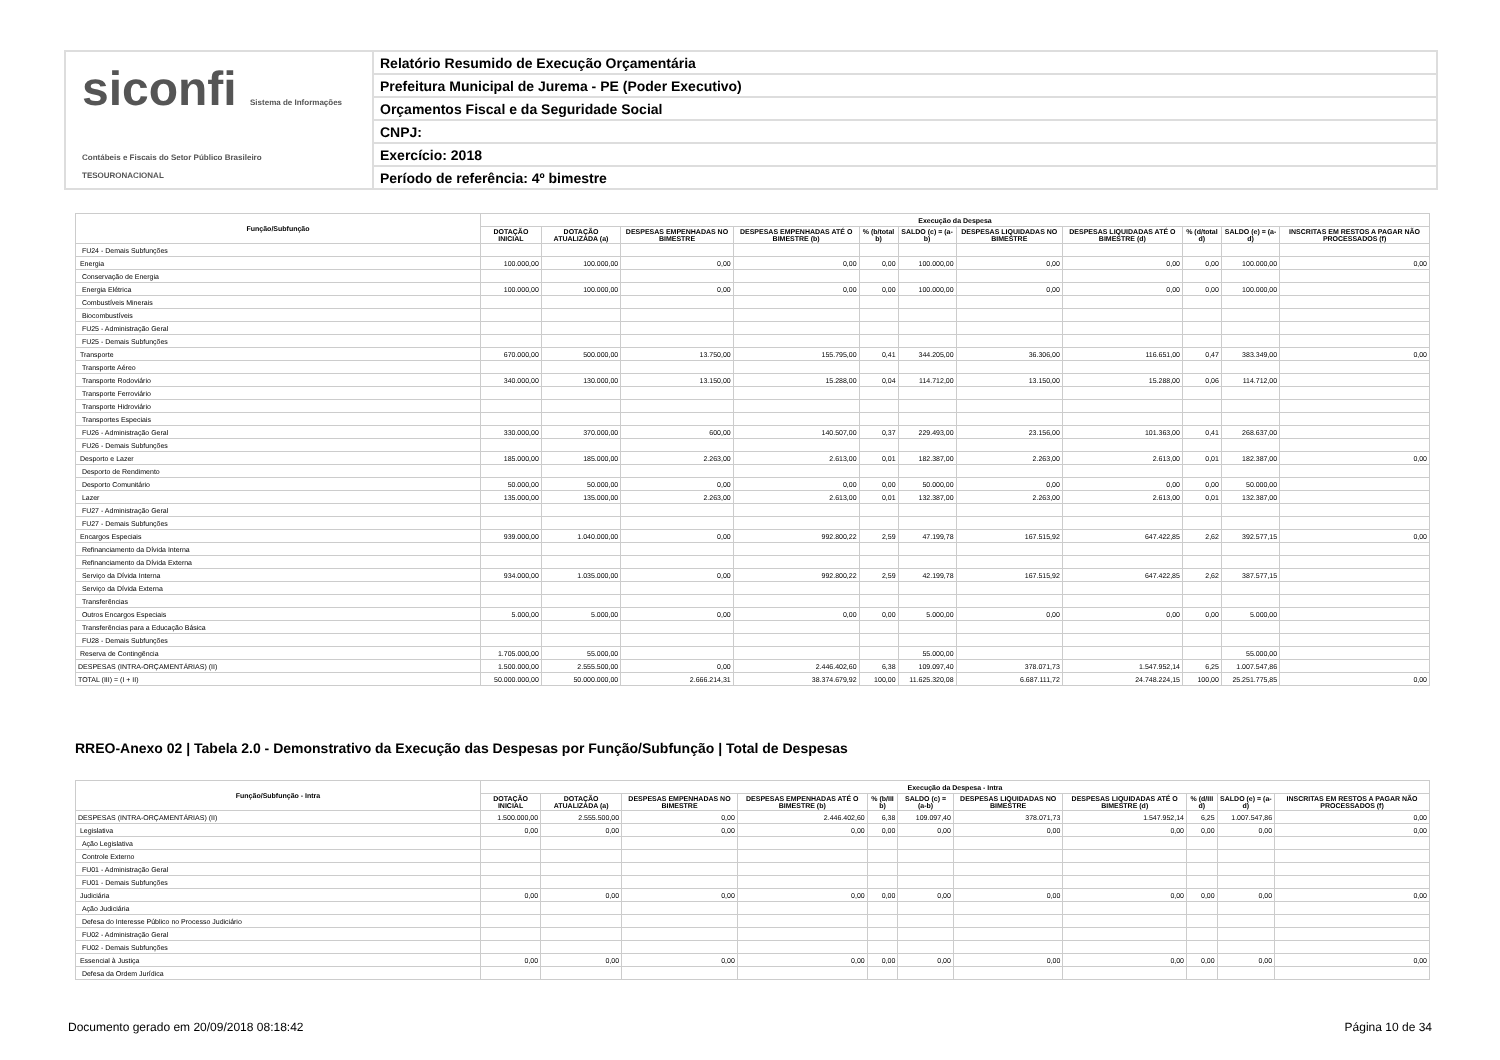siconfi Sistema de Informações Contábeis e Fiscais do Setor Público Brasileiro
TESOURONACIONAL
Relatório Resumido de Execução Orçamentária
Prefeitura Municipal de Jurema - PE (Poder Executivo)
Orçamentos Fiscal e da Seguridade Social
CNPJ:
Exercício: 2018
Período de referência: 4º bimestre
| Função/Subfunção | Execução da Despesa | | | | | | | | | | |
| --- | --- | --- | --- | --- | --- | --- | --- | --- | --- | --- | --- |
| | DOTAÇÃO INICIAL | DOTAÇÃO ATUALIZADA (a) | DESPESAS EMPENHADAS NO BIMESTRE | DESPESAS EMPENHADAS ATÉ O BIMESTRE (b) | % (b/total b) | SALDO (c) = (a-b) | DESPESAS LIQUIDADAS NO BIMESTRE | DESPESAS LIQUIDADAS ATÉ O BIMESTRE (d) | % (d/total d) | SALDO (e) = (a-d) | INSCRITAS EM RESTOS A PAGAR NÃO PROCESSADOS (f) |
| FU24 - Demais Subfunções | | | | | | | | | | | |
| Energia | 100.000,00 | 100.000,00 | 0,00 | 0,00 | 0,00 | 100.000,00 | 0,00 | 0,00 | 0,00 | 100.000,00 | 0,00 |
| Conservação de Energia | | | | | | | | | | | |
| Energia Elétrica | 100.000,00 | 100.000,00 | 0,00 | 0,00 | 0,00 | 100.000,00 | 0,00 | 0,00 | 0,00 | 100.000,00 | |
| Combustíveis Minerais | | | | | | | | | | | |
| Biocombustíveis | | | | | | | | | | | |
| FU25 - Administração Geral | | | | | | | | | | | |
| FU25 - Demais Subfunções | | | | | | | | | | | |
| Transporte | 670.000,00 | 500.000,00 | 13.750,00 | 155.795,00 | 0,41 | 344.205,00 | 36.306,00 | 116.651,00 | 0,47 | 383.349,00 | 0,00 |
| Transporte Aéreo | | | | | | | | | | | |
| Transporte Rodoviário | 340.000,00 | 130.000,00 | 13.150,00 | 15.288,00 | 0,04 | 114.712,00 | 13.150,00 | 15.288,00 | 0,06 | 114.712,00 | |
| Transporte Ferroviário | | | | | | | | | | | |
| Transporte Hidroviário | | | | | | | | | | | |
| Transportes Especiais | | | | | | | | | | | |
| FU26 - Administração Geral | 330.000,00 | 370.000,00 | 600,00 | 140.507,00 | 0,37 | 229.493,00 | 23.156,00 | 101.363,00 | 0,41 | 268.637,00 | |
| FU26 - Demais Subfunções | | | | | | | | | | | |
| Desporto e Lazer | 185.000,00 | 185.000,00 | 2.263,00 | 2.613,00 | 0,01 | 182.387,00 | 2.263,00 | 2.613,00 | 0,01 | 182.387,00 | 0,00 |
| Desporto de Rendimento | | | | | | | | | | | |
| Desporto Comunitário | 50.000,00 | 50.000,00 | 0,00 | 0,00 | 0,00 | 50.000,00 | 0,00 | 0,00 | 0,00 | 50.000,00 | |
| Lazer | 135.000,00 | 135.000,00 | 2.263,00 | 2.613,00 | 0,01 | 132.387,00 | 2.263,00 | 2.613,00 | 0,01 | 132.387,00 | |
| FU27 - Administração Geral | | | | | | | | | | | |
| FU27 - Demais Subfunções | | | | | | | | | | | |
| Encargos Especiais | 939.000,00 | 1.040.000,00 | 0,00 | 992.800,22 | 2,59 | 47.199,78 | 167.515,92 | 647.422,85 | 2,62 | 392.577,15 | 0,00 |
| Refinanciamento da Dívida Interna | | | | | | | | | | | |
| Refinanciamento da Dívida Externa | | | | | | | | | | | |
| Serviço da Dívida Interna | 934.000,00 | 1.035.000,00 | 0,00 | 992.800,22 | 2,59 | 42.199,78 | 167.515,92 | 647.422,85 | 2,62 | 387.577,15 | |
| Serviço da Dívida Externa | | | | | | | | | | | |
| Transferências | | | | | | | | | | | |
| Outros Encargos Especiais | 5.000,00 | 5.000,00 | 0,00 | 0,00 | 0,00 | 5.000,00 | 0,00 | 0,00 | 0,00 | 5.000,00 | |
| Transferências para a Educação Básica | | | | | | | | | | | |
| FU28 - Demais Subfunções | | | | | | | | | | | |
| Reserva de Contingência | 1.705.000,00 | 55.000,00 | | | | 55.000,00 | | | | 55.000,00 | |
| DESPESAS (INTRA-ORÇAMENTÁRIAS) (II) | 1.500.000,00 | 2.555.500,00 | 0,00 | 2.446.402,60 | 6,38 | 109.097,40 | 378.071,73 | 1.547.952,14 | 6,25 | 1.007.547,86 | |
| TOTAL (III) = (I + II) | 50.000.000,00 | 50.000.000,00 | 2.666.214,31 | 38.374.679,92 | 100,00 | 11.625.320,08 | 6.687.111,72 | 24.748.224,15 | 100,00 | 25.251.775,85 | 0,00 |
RREO-Anexo 02 | Tabela 2.0 - Demonstrativo da Execução das Despesas por Função/Subfunção | Total de Despesas
| Função/Subfunção - Intra | Execução da Despesa - Intra | | | | | | | | | | |
| --- | --- | --- | --- | --- | --- | --- | --- | --- | --- | --- | --- |
| | DOTAÇÃO INICIAL | DOTAÇÃO ATUALIZADA (a) | DESPESAS EMPENHADAS NO BIMESTRE | DESPESAS EMPENHADAS ATÉ O BIMESTRE (b) | % (b/III b) | SALDO (c) = (a-b) | DESPESAS LIQUIDADAS NO BIMESTRE | DESPESAS LIQUIDADAS ATÉ O BIMESTRE (d) | % (d/III d) | SALDO (e) = (a-d) | INSCRITAS EM RESTOS A PAGAR NÃO PROCESSADOS (f) |
| DESPESAS (INTRA-ORÇAMENTÁRIAS) (II) | 1.500.000,00 | 2.555.500,00 | 0,00 | 2.446.402,60 | 6,38 | 109.097,40 | 378.071,73 | 1.547.952,14 | 6,25 | 1.007.547,86 | 0,00 |
| Legislativa | 0,00 | 0,00 | 0,00 | 0,00 | 0,00 | 0,00 | 0,00 | 0,00 | 0,00 | 0,00 | 0,00 |
| Ação Legislativa | | | | | | | | | | | |
| Controle Externo | | | | | | | | | | | |
| FU01 - Administração Geral | | | | | | | | | | | |
| FU01 - Demais Subfunções | | | | | | | | | | | |
| Judiciária | 0,00 | 0,00 | 0,00 | 0,00 | 0,00 | 0,00 | 0,00 | 0,00 | 0,00 | 0,00 | 0,00 |
| Ação Judiciária | | | | | | | | | | | |
| Defesa do Interesse Público no Processo Judiciário | | | | | | | | | | | |
| FU02 - Administração Geral | | | | | | | | | | | |
| FU02 - Demais Subfunções | | | | | | | | | | | |
| Essencial à Justiça | 0,00 | 0,00 | 0,00 | 0,00 | 0,00 | 0,00 | 0,00 | 0,00 | 0,00 | 0,00 | 0,00 |
| Defesa da Ordem Jurídica | | | | | | | | | | | |
Documento gerado em 20/09/2018 08:18:42 Página 10 de 34